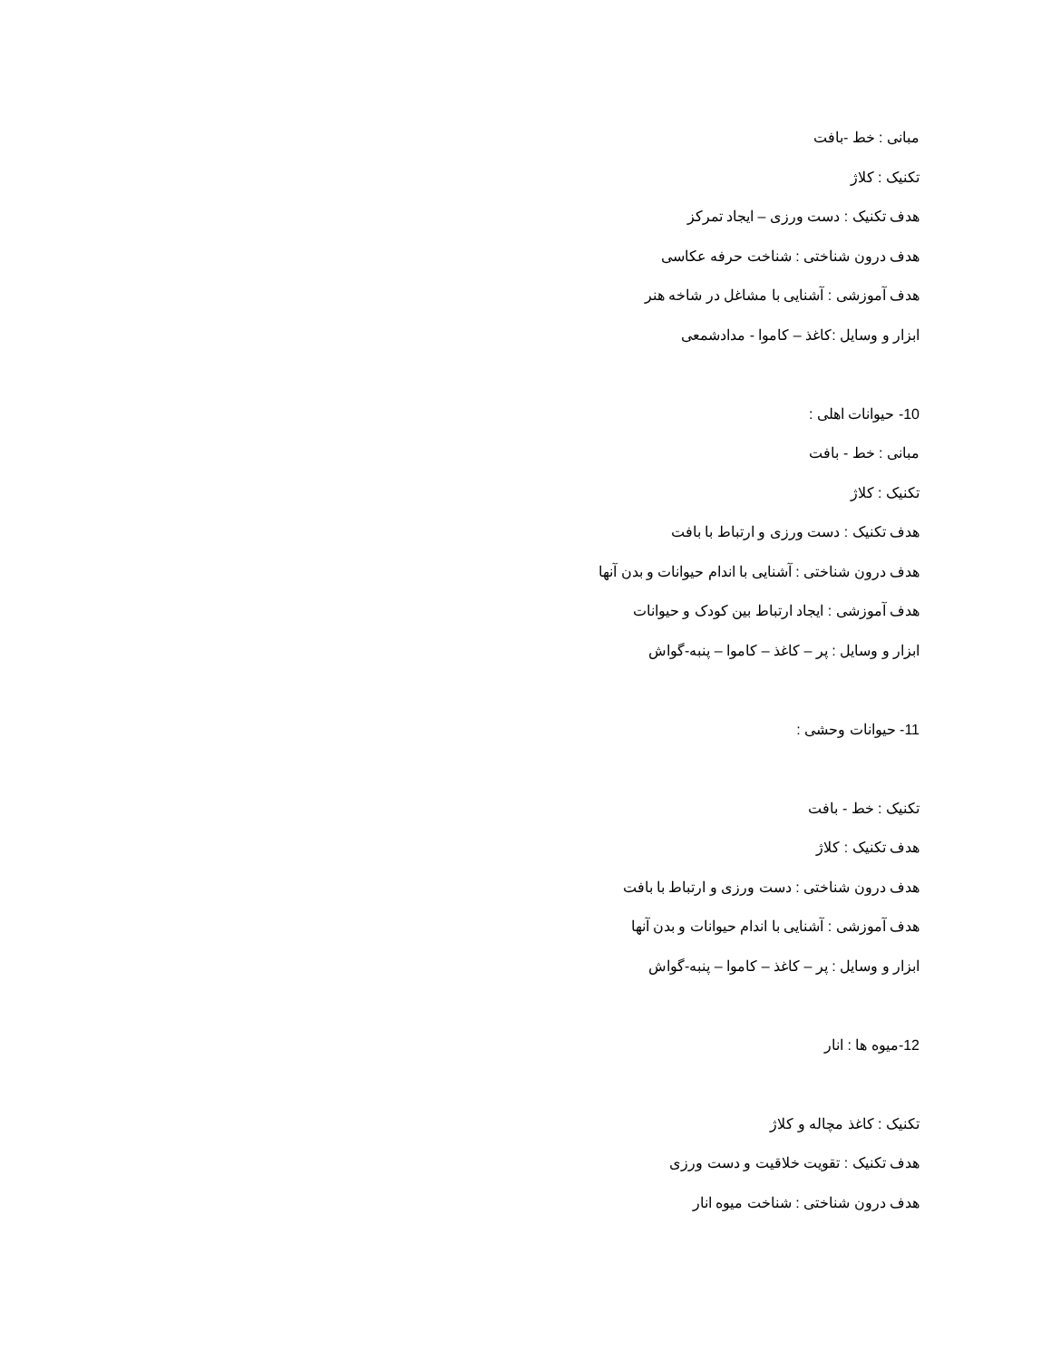مبانی : خط -بافت
تکنیک : کلاژ
هدف تکنیک : دست ورزی – ایجاد تمرکز
هدف درون شناختی : شناخت حرفه عکاسی
هدف آموزشی : آشنایی با مشاغل در شاخه هنر
ابزار و وسایل :کاغذ – کاموا - مدادشمعی
10- حیوانات اهلی :
مبانی : خط - بافت
تکنیک : کلاژ
هدف تکنیک : دست ورزی و ارتباط با بافت
هدف درون شناختی : آشنایی با اندام حیوانات و بدن آنها
هدف آموزشی : ایجاد ارتباط بین کودک و حیوانات
ابزار و وسایل : پر – کاغذ – کاموا – پنبه-گواش
11- حیوانات وحشی :
تکنیک : خط - بافت
هدف تکنیک : کلاژ
هدف درون شناختی : دست ورزی و ارتباط با بافت
هدف آموزشی : آشنایی با اندام حیوانات و بدن آنها
ابزار و وسایل : پر – کاغذ – کاموا – پنبه-گواش
12-میوه ها : انار
تکنیک : کاغذ مچاله و کلاژ
هدف تکنیک : تقویت خلاقیت و دست ورزی
هدف درون شناختی : شناخت میوه انار